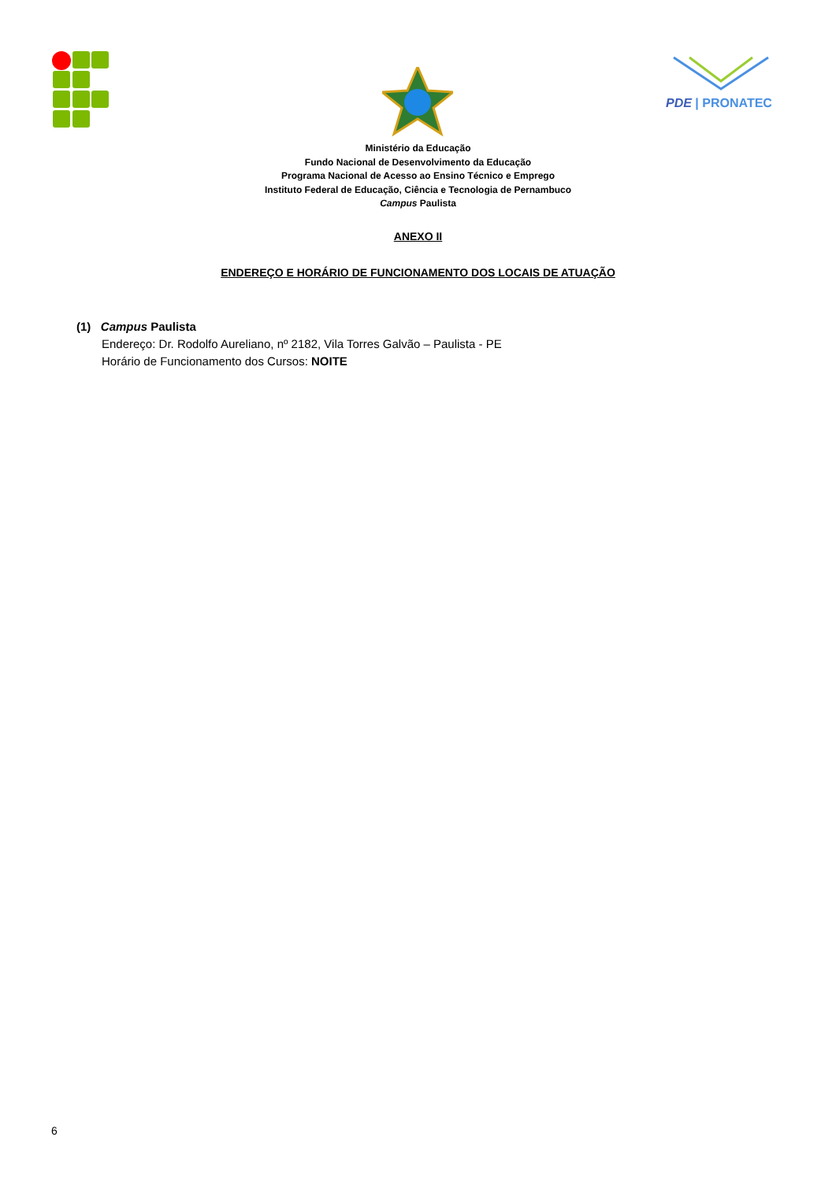PDE | PRONATEC
Ministério da Educação
Fundo Nacional de Desenvolvimento da Educação
Programa Nacional de Acesso ao Ensino Técnico e Emprego
Instituto Federal de Educação, Ciência e Tecnologia de Pernambuco
Campus Paulista
ANEXO II
ENDEREÇO E HORÁRIO DE FUNCIONAMENTO DOS LOCAIS DE ATUAÇÃO
(1) Campus Paulista
Endereço: Dr. Rodolfo Aureliano, nº 2182, Vila Torres Galvão – Paulista - PE
Horário de Funcionamento dos Cursos: NOITE
6